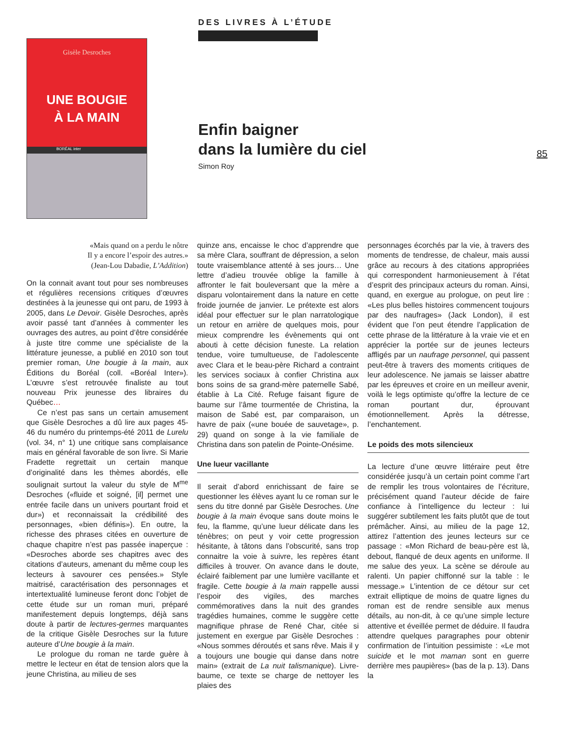Gisèle Desroches
UNE BOUGIE
À LA MAIN
BORÉAL inter
DES LIVRES À L’ÉTUDE
Enfin baigner
dans la lumière du ciel
Simon Roy
85
«Mais quand on a perdu le nôtre
Il y a encore l’espoir des autres.»
(Jean-Lou Dabadie, L’Addition)
On la connait avant tout pour ses nombreuses et régulières recensions critiques d’œuvres destinées à la jeunesse qui ont paru, de 1993 à 2005, dans Le Devoir. Gisèle Desroches, après avoir passé tant d’années à commenter les ouvrages des autres, au point d’être considérée à juste titre comme une spécialiste de la littérature jeunesse, a publié en 2010 son tout premier roman, Une bougie à la main, aux Éditions du Boréal (coll. «Boréal Inter»). L’œuvre s’est retrouvée finaliste au tout nouveau Prix jeunesse des libraires du Québec…
Ce n’est pas sans un certain amusement que Gisèle Desroches a dû lire aux pages 45-46 du numéro du printemps-été 2011 de Lurelu (vol. 34, n° 1) une critique sans complaisance mais en général favorable de son livre. Si Marie Fradette regrettait un certain manque d’originalité dans les thèmes abordés, elle soulignait surtout la valeur du style de M<sup>me</sup> Desroches («fluide et soigné, [il] permet une entrée facile dans un univers pourtant froid et dur») et reconnaissait la crédibilité des personnages, «bien définis»). En outre, la richesse des phrases citées en ouverture de chaque chapitre n’est pas passée inaperçue : «Desroches aborde ses chapitres avec des citations d’auteurs, amenant du même coup les lecteurs à savourer ces pensées.» Style maitrisé, caractérisation des personnages et intertextualité lumineuse feront donc l’objet de cette étude sur un roman muri, préparé manifestement depuis longtemps, déjà sans doute à partir de lectures-germes marquantes de la critique Gisèle Desroches sur la future auteure d’Une bougie à la main.
Le prologue du roman ne tarde guère à mettre le lecteur en état de tension alors que la jeune Christina, au milieu de ses
quinze ans, encaisse le choc d’apprendre que sa mère Clara, souffrant de dépression, a selon toute vraisemblance attenté à ses jours… Une lettre d’adieu trouvée oblige la famille à affronter le fait bouleversant que la mère a disparu volontairement dans la nature en cette froide journée de janvier. Le prétexte est alors idéal pour effectuer sur le plan narratologique un retour en arrière de quelques mois, pour mieux comprendre les évènements qui ont abouti à cette décision funeste. La relation tendue, voire tumultueuse, de l’adolescente avec Clara et le beau-père Richard a contraint les services sociaux à confier Christina aux bons soins de sa grand-mère paternelle Sabé, établie à La Cité. Refuge faisant figure de baume sur l’âme tourmentée de Christina, la maison de Sabé est, par comparaison, un havre de paix («une bouée de sauvetage», p. 29) quand on songe à la vie familiale de Christina dans son patelin de Pointe-Onésime.
Une lueur vacillante
Il serait d’abord enrichissant de faire se questionner les élèves ayant lu ce roman sur le sens du titre donné par Gisèle Desroches. Une bougie à la main évoque sans doute moins le feu, la flamme, qu’une lueur délicate dans les ténèbres; on peut y voir cette progression hésitante, à tâtons dans l’obscurité, sans trop connaitre la voie à suivre, les repères étant difficiles à trouver. On avance dans le doute, éclairé faiblement par une lumière vacillante et fragile. Cette bougie à la main rappelle aussi l’espoir des vigiles, des marches commémoratives dans la nuit des grandes tragédies humaines, comme le suggère cette magnifique phrase de René Char, citée si justement en exergue par Gisèle Desroches : «Nous sommes déroutés et sans rêve. Mais il y a toujours une bougie qui danse dans notre main» (extrait de La nuit talismanique). Livre-baume, ce texte se charge de nettoyer les plaies des
personnages écorchés par la vie, à travers des moments de tendresse, de chaleur, mais aussi grâce au recours à des citations appropriées qui correspondent harmonieusement à l’état d’esprit des principaux acteurs du roman. Ainsi, quand, en exergue au prologue, on peut lire : «Les plus belles histoires commencent toujours par des naufrages» (Jack London), il est évident que l’on peut étendre l’application de cette phrase de la littérature à la vraie vie et en apprécier la portée sur de jeunes lecteurs affligés par un naufrage personnel, qui passent peut-être à travers des moments critiques de leur adolescence. Ne jamais se laisser abattre par les épreuves et croire en un meilleur avenir, voilà le legs optimiste qu’offre la lecture de ce roman pourtant dur, éprouvant émotionnellement. Après la détresse, l’enchantement.
Le poids des mots silencieux
La lecture d’une œuvre littéraire peut être considérée jusqu’à un certain point comme l’art de remplir les trous volontaires de l’écriture, précisément quand l’auteur décide de faire confiance à l’intelligence du lecteur : lui suggérer subtilement les faits plutôt que de tout prémâcher. Ainsi, au milieu de la page 12, attirez l’attention des jeunes lecteurs sur ce passage : «Mon Richard de beau-père est là, debout, flanqué de deux agents en uniforme. Il me salue des yeux. La scène se déroule au ralenti. Un papier chiffonné sur la table : le message.» L’intention de ce détour sur cet extrait elliptique de moins de quatre lignes du roman est de rendre sensible aux menus détails, au non-dit, à ce qu’une simple lecture attentive et éveillée permet de déduire. Il faudra attendre quelques paragraphes pour obtenir confirmation de l’intuition pessimiste : «Le mot suicide et le mot maman sont en guerre derrière mes paupières» (bas de la p. 13). Dans la